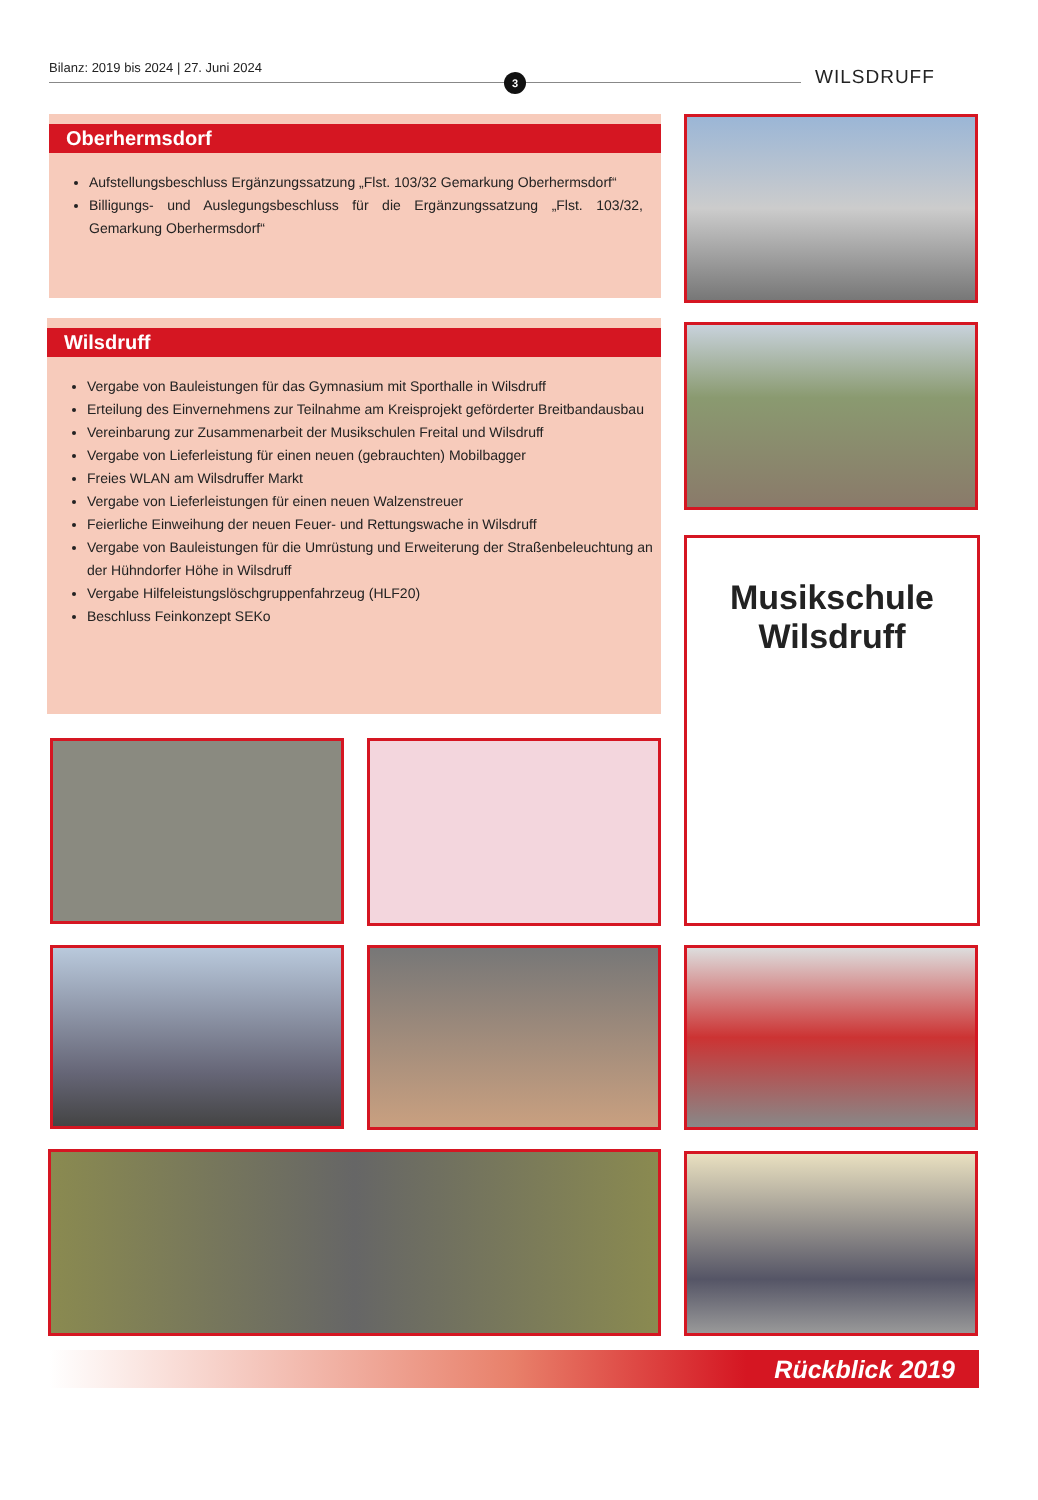Bilanz: 2019 bis 2024 | 27. Juni 2024
3 WILSDRUFF
Oberhermsdorf
Aufstellungsbeschluss Ergänzungssatzung „Flst. 103/32 Gemarkung Oberhermsdorf“
Billigungs- und Auslegungsbeschluss für die Ergänzungssatzung „Flst. 103/32, Gemarkung Oberhermsdorf“
Wilsdruff
Vergabe von Bauleistungen für das Gymnasium mit Sporthalle in Wilsdruff
Erteilung des Einvernehmens zur Teilnahme am Kreisprojekt geförderter Breitbandausbau
Vereinbarung zur Zusammenarbeit der Musikschulen Freital und Wilsdruff
Vergabe von Lieferleistung für einen neuen (gebrauchten) Mobilbagger
Freies WLAN am Wilsdruffer Markt
Vergabe von Lieferleistungen für einen neuen Walzenstreuer
Feierliche Einweihung der neuen Feuer- und Rettungswache in Wilsdruff
Vergabe von Bauleistungen für die Umrüstung und Erweiterung der Straßenbeleuchtung an der Hühndorfer Höhe in Wilsdruff
Vergabe Hilfeleistungslöschgruppenfahrzeug (HLF20)
Beschluss Feinkonzept SEKo
Musikschule
Wilsdruff
Rückblick 2019